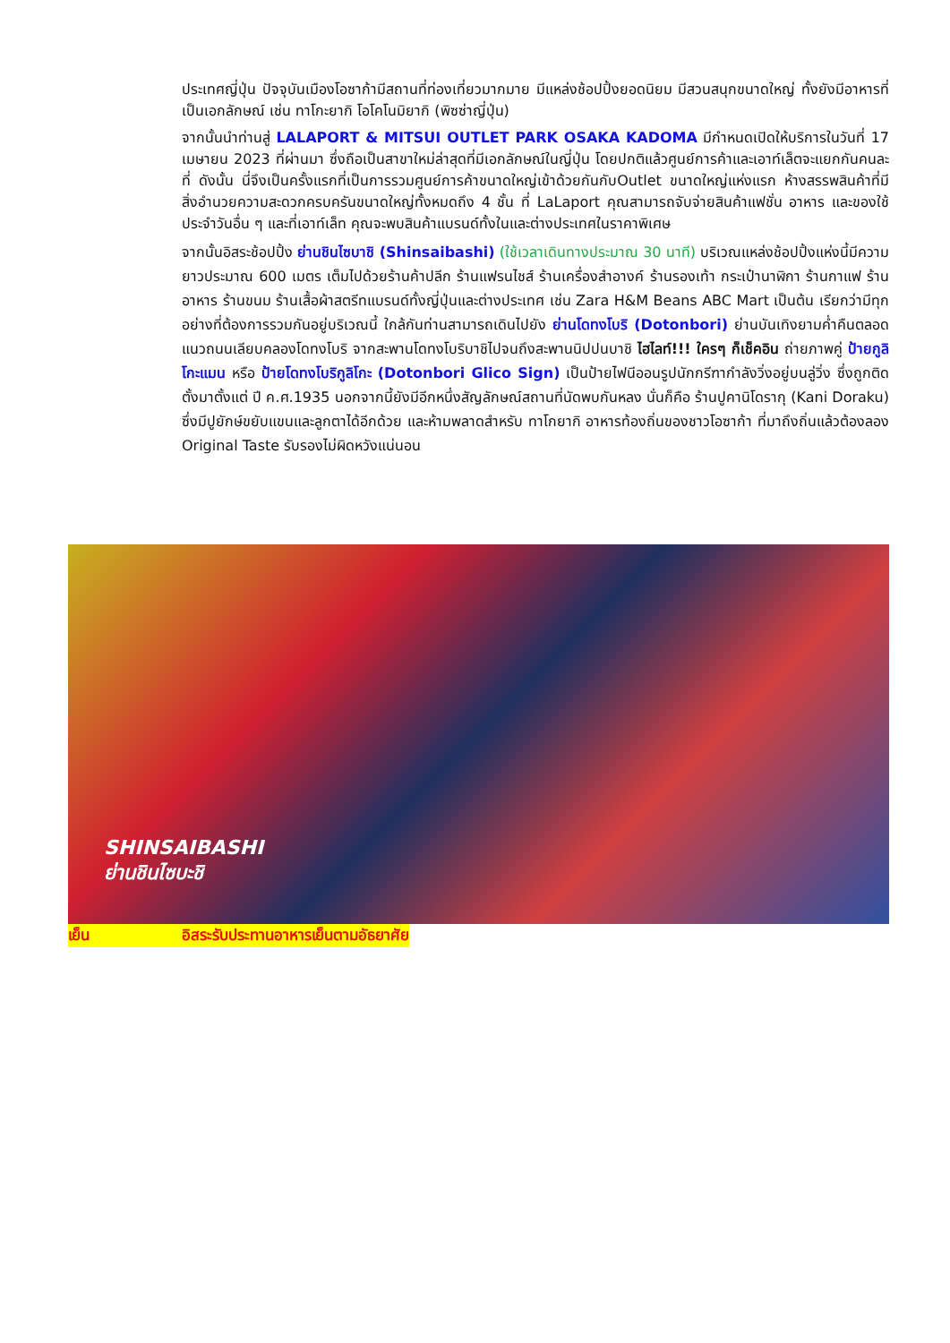ประเทศญี่ปุ่น ปัจจุบันเมืองโอซาก้ามีสถานที่ท่องเที่ยวมากมาย มีแหล่งช้อปปิ้งยอดนิยม มีสวนสนุกขนาดใหญ่ ทั้งยังมีอาหารที่เป็นเอกลักษณ์ เช่น ทาโกะยากิ โอโคโนมิยากิ (พิซซ่าญี่ปุ่น)
จากนั้นนำท่านสู่ LALAPORT & MITSUI OUTLET PARK OSAKA KADOMA มีกำหนดเปิดให้บริการในวันที่ 17 เมษายน 2023 ที่ผ่านมา ซึ่งถือเป็นสาขาใหม่ล่าสุดที่มีเอกลักษณ์ในญี่ปุ่น โดยปกติแล้วศูนย์การค้าและเอาท์เล็ตจะแยกกันคนละที่ ดังนั้น นี่จึงเป็นครั้งแรกที่เป็นการรวมศูนย์การค้าขนาดใหญ่เข้าด้วยกันกับOutlet ขนาดใหญ่แห่งแรก ห้างสรรพสินค้าที่มีสิ่งอำนวยความสะดวกครบครันขนาดใหญ่ทั้งหมดถึง 4 ชั้น ที่ LaLaport คุณสามารถจับจ่ายสินค้าแฟชั่น อาหาร และของใช้ประจำวันอื่น ๆ และที่เอาท์เล็ท คุณจะพบสินค้าแบรนด์ทั้งในและต่างประเทศในราคาพิเศษ
จากนั้นอิสระช้อปปิ้ง ย่านชินไซบาชิ (Shinsaibashi) (ใช้เวลาเดินทางประมาณ 30 นาที) บริเวณแหล่งช้อปปิ้งแห่งนี้มีความยาวประมาณ 600 เมตร เต็มไปด้วยร้านค้าปลีก ร้านแฟรนไชส์ ร้านเครื่องสำอางค์ ร้านรองเท้า กระเป๋านาฬิกา ร้านกาแฟ ร้านอาหาร ร้านขนม ร้านเสื้อผ้าสตรีทแบรนด์ทั้งญี่ปุ่นและต่างประเทศ เช่น Zara H&M Beans ABC Mart เป็นต้น เรียกว่ามีทุกอย่างที่ต้องการรวมกันอยู่บริเวณนี้ ใกล้กันท่านสามารถเดินไปยัง ย่านโดทงโบริ (Dotonbori) ย่านบันเทิงยามค่ำคืนตลอดแนวถนนเลียบคลองโดทงโบริ จากสะพานโดทงโบริบาชิไปจนถึงสะพานนิปปนบาชิ ไฮไลท์!!! ใครๆ ก็เช็คอิน ถ่ายภาพคู่ ป้ายกูลิโกะแมน หรือ ป้ายโดทงโบริกูลิโกะ (Dotonbori Glico Sign) เป็นป้ายไฟนีออนรูปนักกรีฑากำลังวิ่งอยู่บนลู่วิ่ง ซึ่งถูกติดตั้งมาตั้งแต่ ปี ค.ศ.1935 นอกจากนี้ยังมีอีกหนึ่งสัญลักษณ์สถานที่นัดพบกันหลง นั่นก็คือ ร้านปูคานิโดรากุ (Kani Doraku) ซึ่งมีปูยักษ์ขยับแขนและลูกตาได้อีกด้วย และห้ามพลาดสำหรับ ทาโกยากิ อาหารท้องถิ่นของชาวโอซาก้า ที่มาถึงถิ่นแล้วต้องลอง Original Taste รับรองไม่ผิดหวังแน่นอน
SHINSAIBASHI
ย่านชินไซบะชิ
เย็น อิสระรับประทานอาหารเย็นตามอัธยาศัย